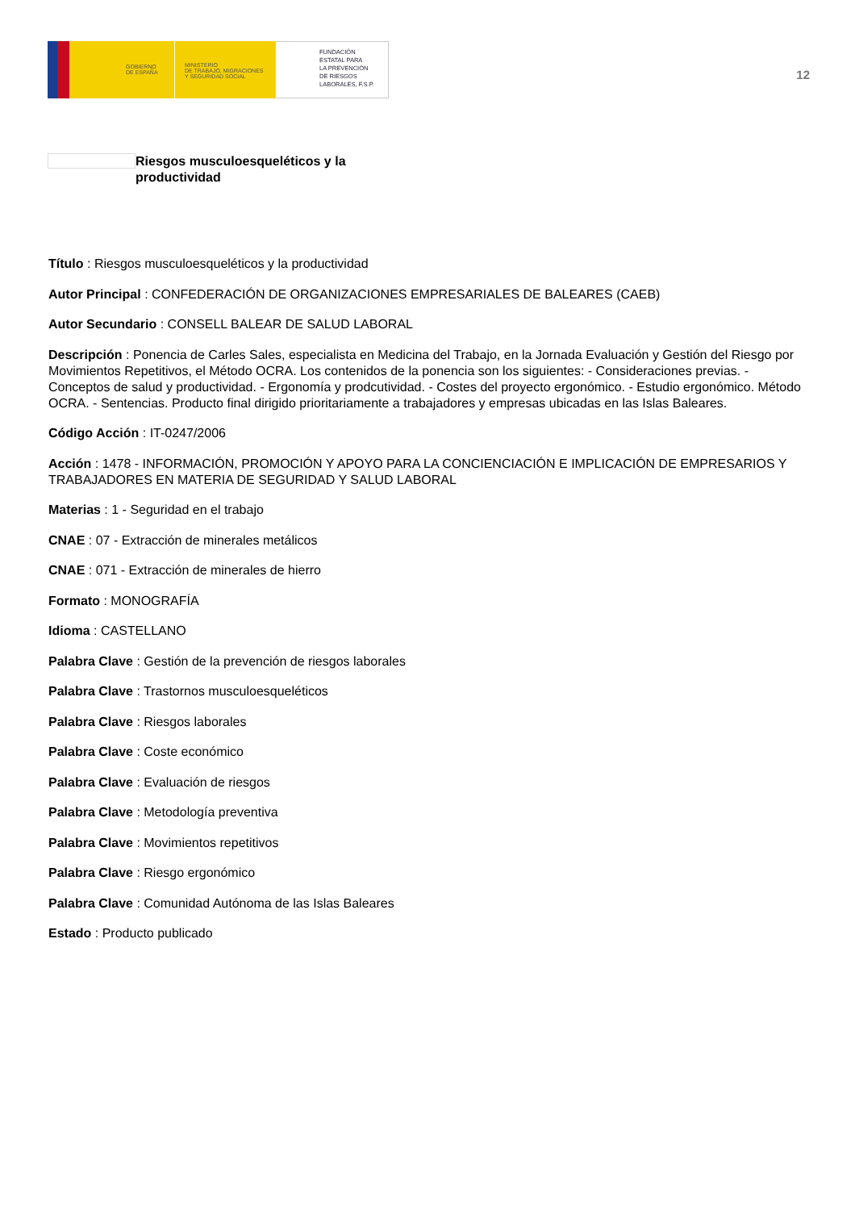GOBIERNO
DE ESPAÑA
MINISTERIO
DE TRABAJO, MIGRACIONES
Y SEGURIDAD SOCIAL
FUNDACIÓN
ESTATAL PARA
LA PREVENCIÓN
DE RIESGOS
LABORALES, F.S.P.
12
Riesgos musculoesqueléticos y la productividad
Título : Riesgos musculoesqueléticos y la productividad
Autor Principal : CONFEDERACIÓN DE ORGANIZACIONES EMPRESARIALES DE BALEARES (CAEB)
Autor Secundario : CONSELL BALEAR DE SALUD LABORAL
Descripción : Ponencia de Carles Sales, especialista en Medicina del Trabajo, en la Jornada Evaluación y Gestión del Riesgo por Movimientos Repetitivos, el Método OCRA. Los contenidos de la ponencia son los siguientes: - Consideraciones previas. - Conceptos de salud y productividad. - Ergonomía y prodcutividad. - Costes del proyecto ergonómico. - Estudio ergonómico. Método OCRA. - Sentencias. Producto final dirigido prioritariamente a trabajadores y empresas ubicadas en las Islas Baleares.
Código Acción : IT-0247/2006
Acción : 1478 - INFORMACIÓN, PROMOCIÓN Y APOYO PARA LA CONCIENCIACIÓN E IMPLICACIÓN DE EMPRESARIOS Y TRABAJADORES EN MATERIA DE SEGURIDAD Y SALUD LABORAL
Materias : 1 - Seguridad en el trabajo
CNAE : 07 - Extracción de minerales metálicos
CNAE : 071 - Extracción de minerales de hierro
Formato : MONOGRAFÍA
Idioma : CASTELLANO
Palabra Clave : Gestión de la prevención de riesgos laborales
Palabra Clave : Trastornos musculoesqueléticos
Palabra Clave : Riesgos laborales
Palabra Clave : Coste económico
Palabra Clave : Evaluación de riesgos
Palabra Clave : Metodología preventiva
Palabra Clave : Movimientos repetitivos
Palabra Clave : Riesgo ergonómico
Palabra Clave : Comunidad Autónoma de las Islas Baleares
Estado : Producto publicado